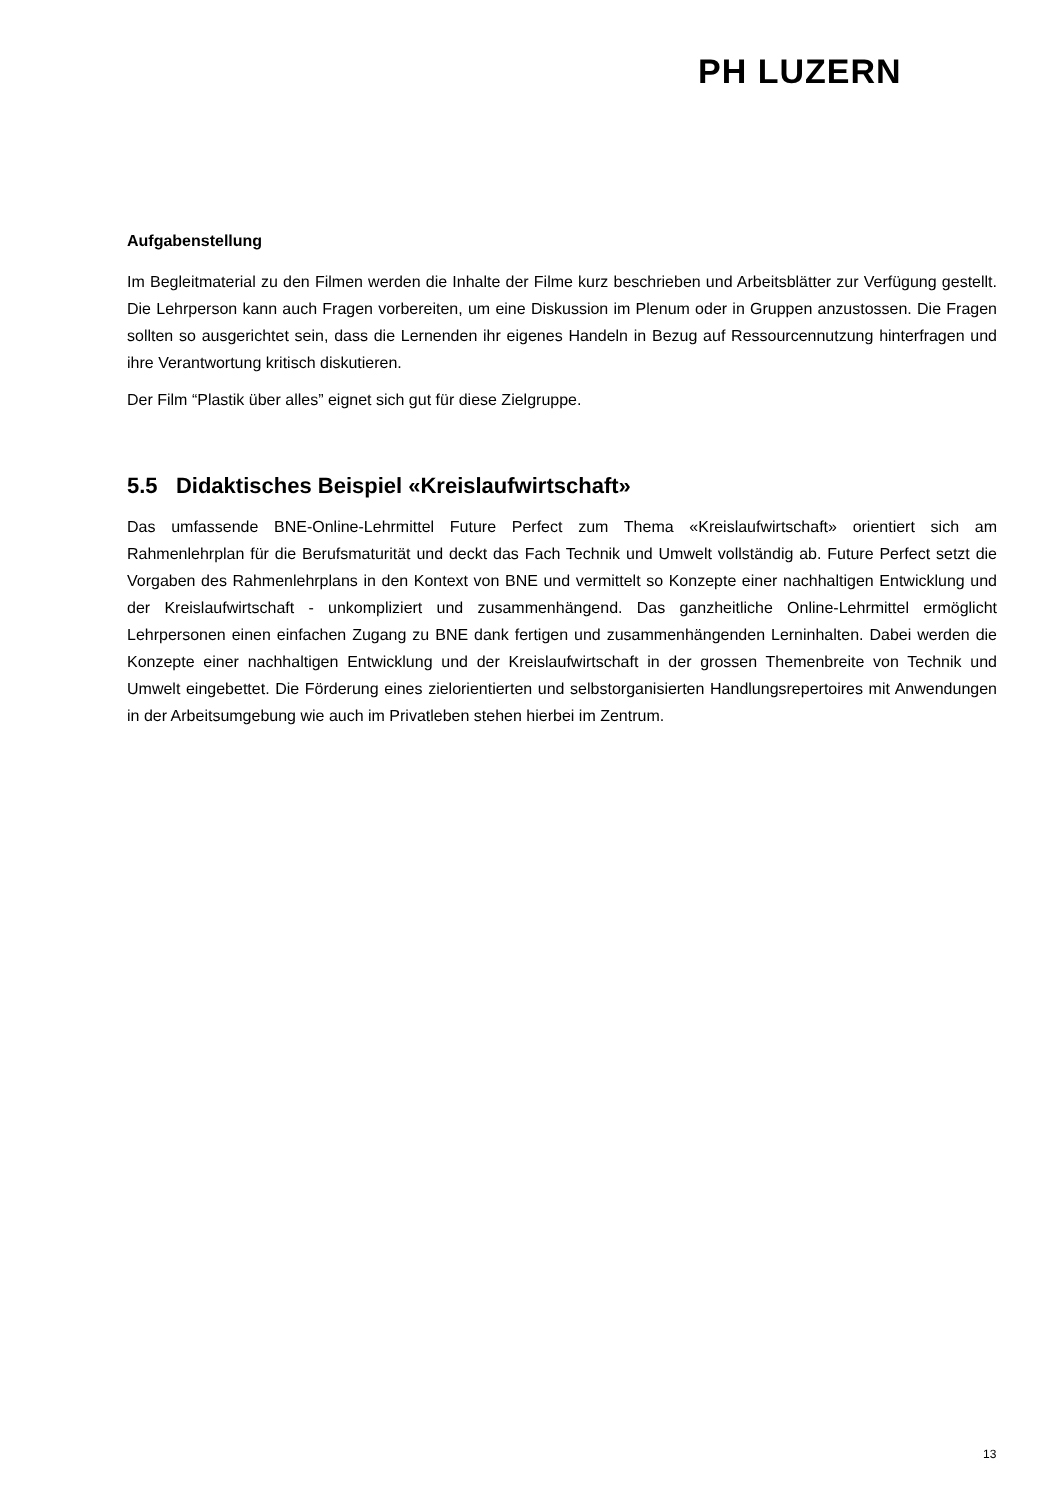PH LUZERN
Aufgabenstellung
Im Begleitmaterial zu den Filmen werden die Inhalte der Filme kurz beschrieben und Arbeitsblätter zur Verfügung gestellt. Die Lehrperson kann auch Fragen vorbereiten, um eine Diskussion im Plenum oder in Gruppen anzustossen. Die Fragen sollten so ausgerichtet sein, dass die Lernenden ihr eigenes Handeln in Bezug auf Ressourcennutzung hinterfragen und ihre Verantwortung kritisch diskutieren.
Der Film “Plastik über alles” eignet sich gut für diese Zielgruppe.
5.5 Didaktisches Beispiel «Kreislaufwirtschaft»
Das umfassende BNE-Online-Lehrmittel Future Perfect zum Thema «Kreislaufwirtschaft» orientiert sich am Rahmenlehrplan für die Berufsmaturität und deckt das Fach Technik und Umwelt vollständig ab. Future Perfect setzt die Vorgaben des Rahmenlehrplans in den Kontext von BNE und vermittelt so Konzepte einer nachhaltigen Entwicklung und der Kreislaufwirtschaft - unkompliziert und zusammenhängend. Das ganzheitliche Online-Lehrmittel ermöglicht Lehrpersonen einen einfachen Zugang zu BNE dank fertigen und zusammenhängenden Lerninhalten. Dabei werden die Konzepte einer nachhaltigen Entwicklung und der Kreislaufwirtschaft in der grossen Themenbreite von Technik und Umwelt eingebettet. Die Förderung eines zielorientierten und selbstorganisierten Handlungsrepertoires mit Anwendungen in der Arbeitsumgebung wie auch im Privatleben stehen hierbei im Zentrum.
13